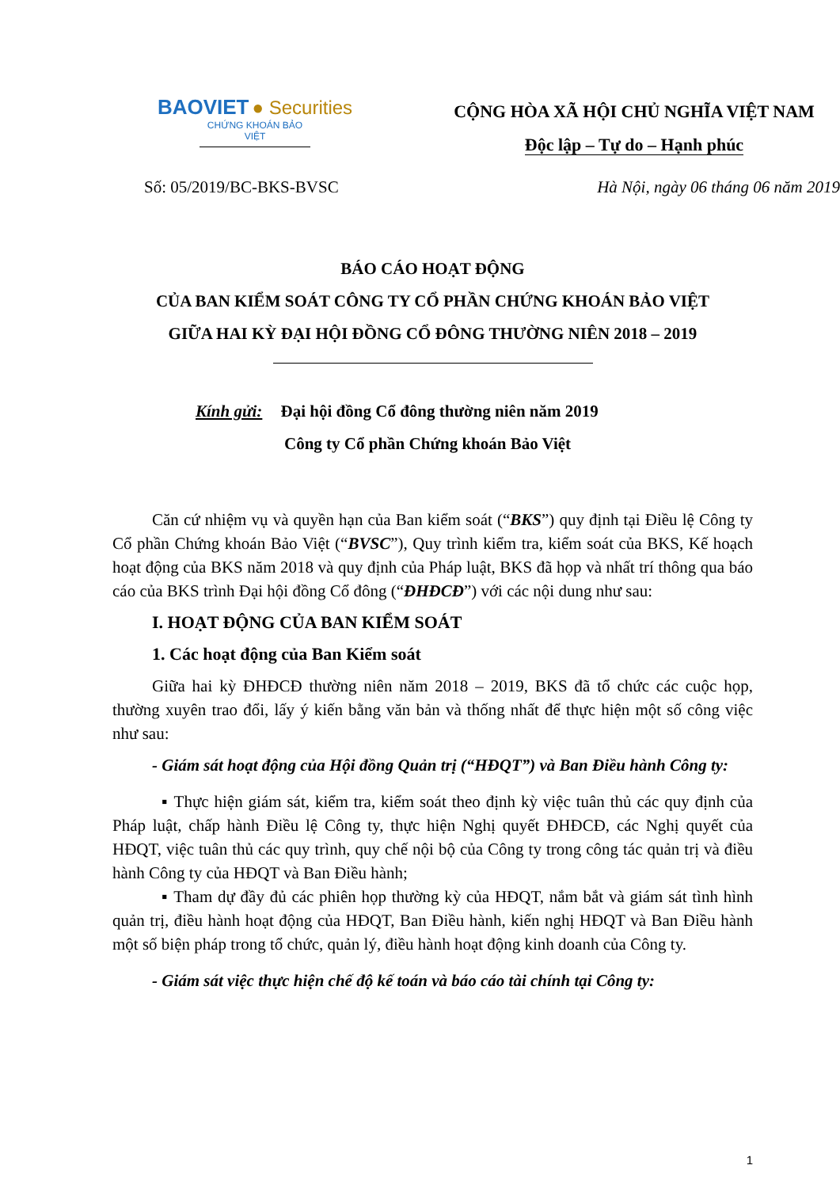BAOVIET ● Securities
CHỨNG KHOÁN BẢO VIỆT
CỘNG HÒA XÃ HỘI CHỦ NGHĨA VIỆT NAM
Độc lập – Tự do – Hạnh phúc
Số: 05/2019/BC-BKS-BVSC Hà Nội, ngày 06 tháng 06 năm 2019
BÁO CÁO HOẠT ĐỘNG
CỦA BAN KIỂM SOÁT CÔNG TY CỔ PHẦN CHỨNG KHOÁN BẢO VIỆT
GIỮA HAI KỲ ĐẠI HỘI ĐỒNG CỔ ĐÔNG THƯỜNG NIÊN 2018 – 2019
Kính gửi: Đại hội đồng Cổ đông thường niên năm 2019
Công ty Cổ phần Chứng khoán Bảo Việt
Căn cứ nhiệm vụ và quyền hạn của Ban kiểm soát (“BKS”) quy định tại Điều lệ Công ty Cổ phần Chứng khoán Bảo Việt (“BVSC”), Quy trình kiểm tra, kiểm soát của BKS, Kế hoạch hoạt động của BKS năm 2018 và quy định của Pháp luật, BKS đã họp và nhất trí thông qua báo cáo của BKS trình Đại hội đồng Cổ đông (“ĐHĐCĐ”) với các nội dung như sau:
I. HOẠT ĐỘNG CỦA BAN KIỂM SOÁT
1. Các hoạt động của Ban Kiểm soát
Giữa hai kỳ ĐHĐCĐ thường niên năm 2018 – 2019, BKS đã tổ chức các cuộc họp, thường xuyên trao đổi, lấy ý kiến bằng văn bản và thống nhất để thực hiện một số công việc như sau:
- Giám sát hoạt động của Hội đồng Quản trị (“HĐQT”) và Ban Điều hành Công ty:
▪ Thực hiện giám sát, kiểm tra, kiểm soát theo định kỳ việc tuân thủ các quy định của Pháp luật, chấp hành Điều lệ Công ty, thực hiện Nghị quyết ĐHĐCĐ, các Nghị quyết của HĐQT, việc tuân thủ các quy trình, quy chế nội bộ của Công ty trong công tác quản trị và điều hành Công ty của HĐQT và Ban Điều hành;
▪ Tham dự đầy đủ các phiên họp thường kỳ của HĐQT, nắm bắt và giám sát tình hình quản trị, điều hành hoạt động của HĐQT, Ban Điều hành, kiến nghị HĐQT và Ban Điều hành một số biện pháp trong tổ chức, quản lý, điều hành hoạt động kinh doanh của Công ty.
- Giám sát việc thực hiện chế độ kế toán và báo cáo tài chính tại Công ty:
1